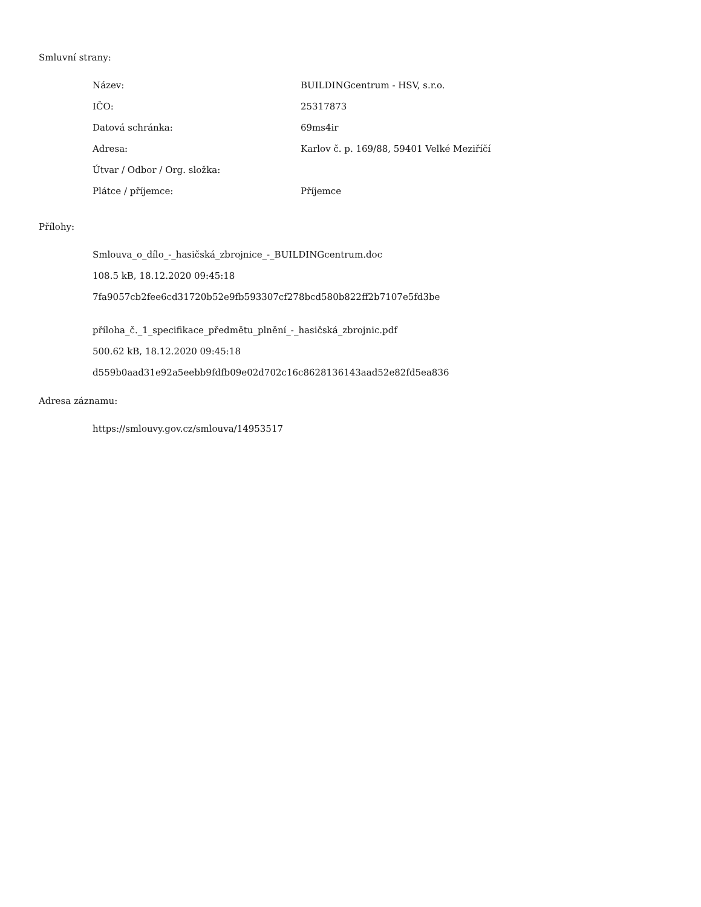Smluvní strany:
| Název: | BUILDINGcentrum - HSV, s.r.o. |
| IČO: | 25317873 |
| Datová schránka: | 69ms4ir |
| Adresa: | Karlov č. p. 169/88, 59401 Velké Meziříčí |
| Útvar / Odbor / Org. složka: | |
| Plátce / příjemce: | Příjemce |
Přílohy:
Smlouva_o_dílo_-_hasičská_zbrojnice_-_BUILDINGcentrum.doc
108.5 kB, 18.12.2020 09:45:18
7fa9057cb2fee6cd31720b52e9fb593307cf278bcd580b822ff2b7107e5fd3be
příloha_č._1_specifikace_předmětu_plnění_-_hasičská_zbrojnic.pdf
500.62 kB, 18.12.2020 09:45:18
d559b0aad31e92a5eebb9fdfb09e02d702c16c8628136143aad52e82fd5ea836
Adresa záznamu:
https://smlouvy.gov.cz/smlouva/14953517